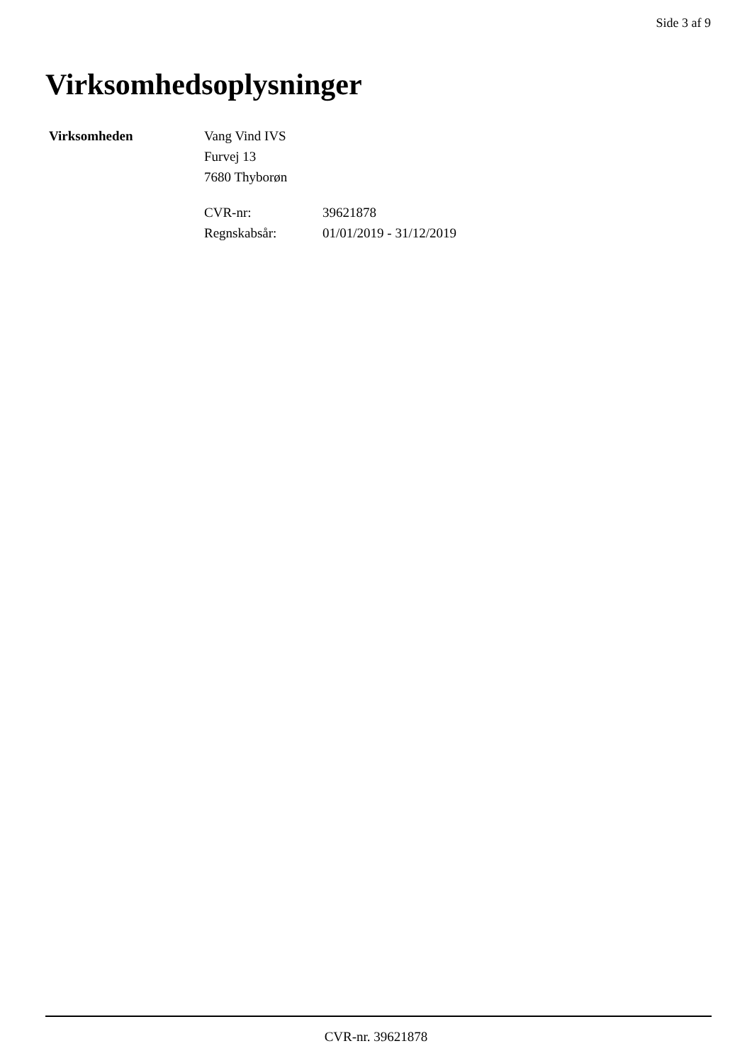Side 3 af 9
Virksomhedsoplysninger
Virksomheden Vang Vind IVS
Furvej 13
7680 Thyborøn
| CVR-nr: | 39621878 |
| Regnskabsår: | 01/01/2019 - 31/12/2019 |
CVR-nr. 39621878